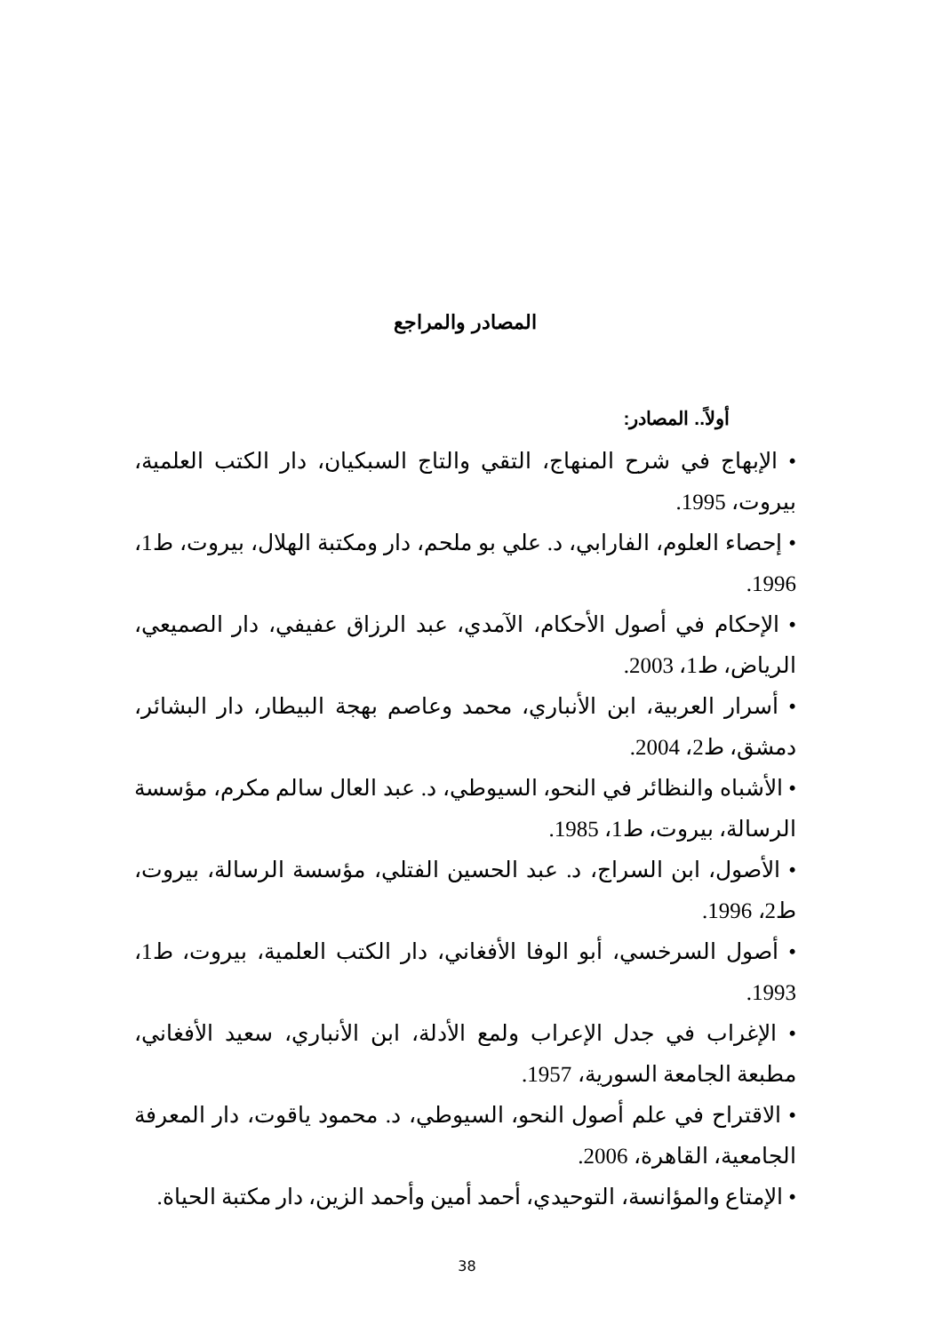المصادر والمراجع
أولاً.. المصادر:
• الإبهاج في شرح المنهاج، التقي والتاج السبكيان، دار الكتب العلمية، بيروت، 1995.
• إحصاء العلوم، الفارابي، د. علي بو ملحم، دار ومكتبة الهلال، بيروت، ط1، 1996.
• الإحكام في أصول الأحكام، الآمدي، عبد الرزاق عفيفي، دار الصميعي، الرياض، ط1، 2003.
• أسرار العربية، ابن الأنباري، محمد وعاصم بهجة البيطار، دار البشائر، دمشق، ط2، 2004.
• الأشباه والنظائر في النحو، السيوطي، د. عبد العال سالم مكرم، مؤسسة الرسالة، بيروت، ط1، 1985.
• الأصول، ابن السراج، د. عبد الحسين الفتلي، مؤسسة الرسالة، بيروت، ط2، 1996.
• أصول السرخسي، أبو الوفا الأفغاني، دار الكتب العلمية، بيروت، ط1، 1993.
• الإغراب في جدل الإعراب ولمع الأدلة، ابن الأنباري، سعيد الأفغاني، مطبعة الجامعة السورية، 1957.
• الاقتراح في علم أصول النحو، السيوطي، د. محمود ياقوت، دار المعرفة الجامعية، القاهرة، 2006.
• الإمتاع والمؤانسة، التوحيدي، أحمد أمين وأحمد الزين، دار مكتبة الحياة.
38